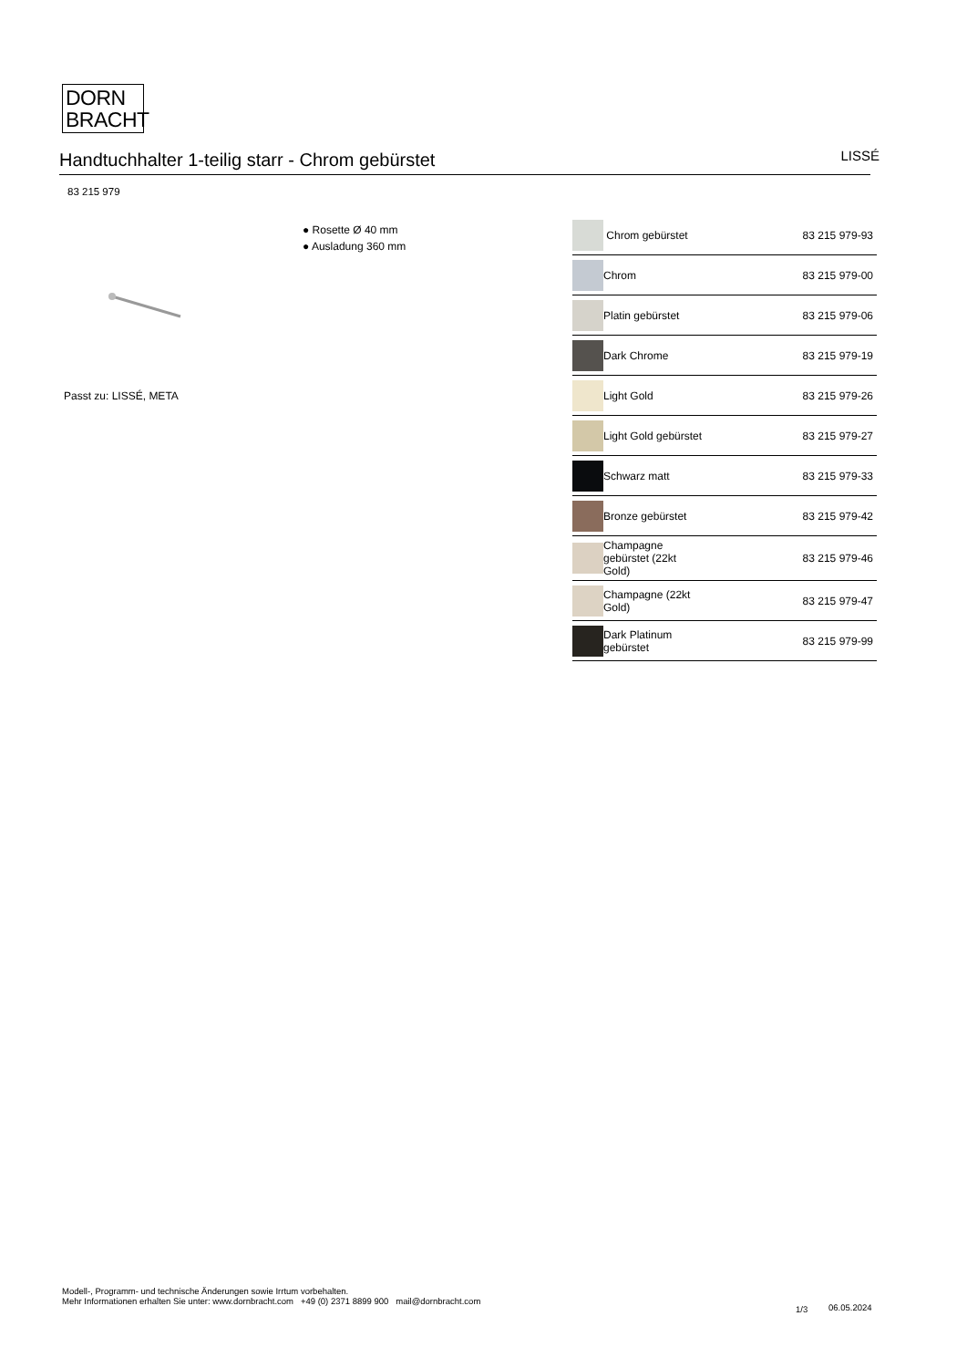DORN
BRACHT
Handtuchhalter 1-teilig starr - Chrom gebürstet
LISSÉ
83 215 979
● Rosette Ø 40 mm
● Ausladung 360 mm
Passt zu: LISSÉ, META
| | Chrom gebürstet | 83 215 979-93 |
| | Chrom | 83 215 979-00 |
| | Platin gebürstet | 83 215 979-06 |
| | Dark Chrome | 83 215 979-19 |
| | Light Gold | 83 215 979-26 |
| | Light Gold gebürstet | 83 215 979-27 |
| | Schwarz matt | 83 215 979-33 |
| | Bronze gebürstet | 83 215 979-42 |
| | Champagne gebürstet (22kt Gold) | 83 215 979-46 |
| | Champagne (22kt Gold) | 83 215 979-47 |
| | Dark Platinum gebürstet | 83 215 979-99 |
Modell-, Programm- und technische Änderungen sowie Irrtum vorbehalten.
Mehr Informationen erhalten Sie unter: www.dornbracht.com +49 (0) 2371 8899 900 mail@dornbracht.com
1/3 06.05.2024